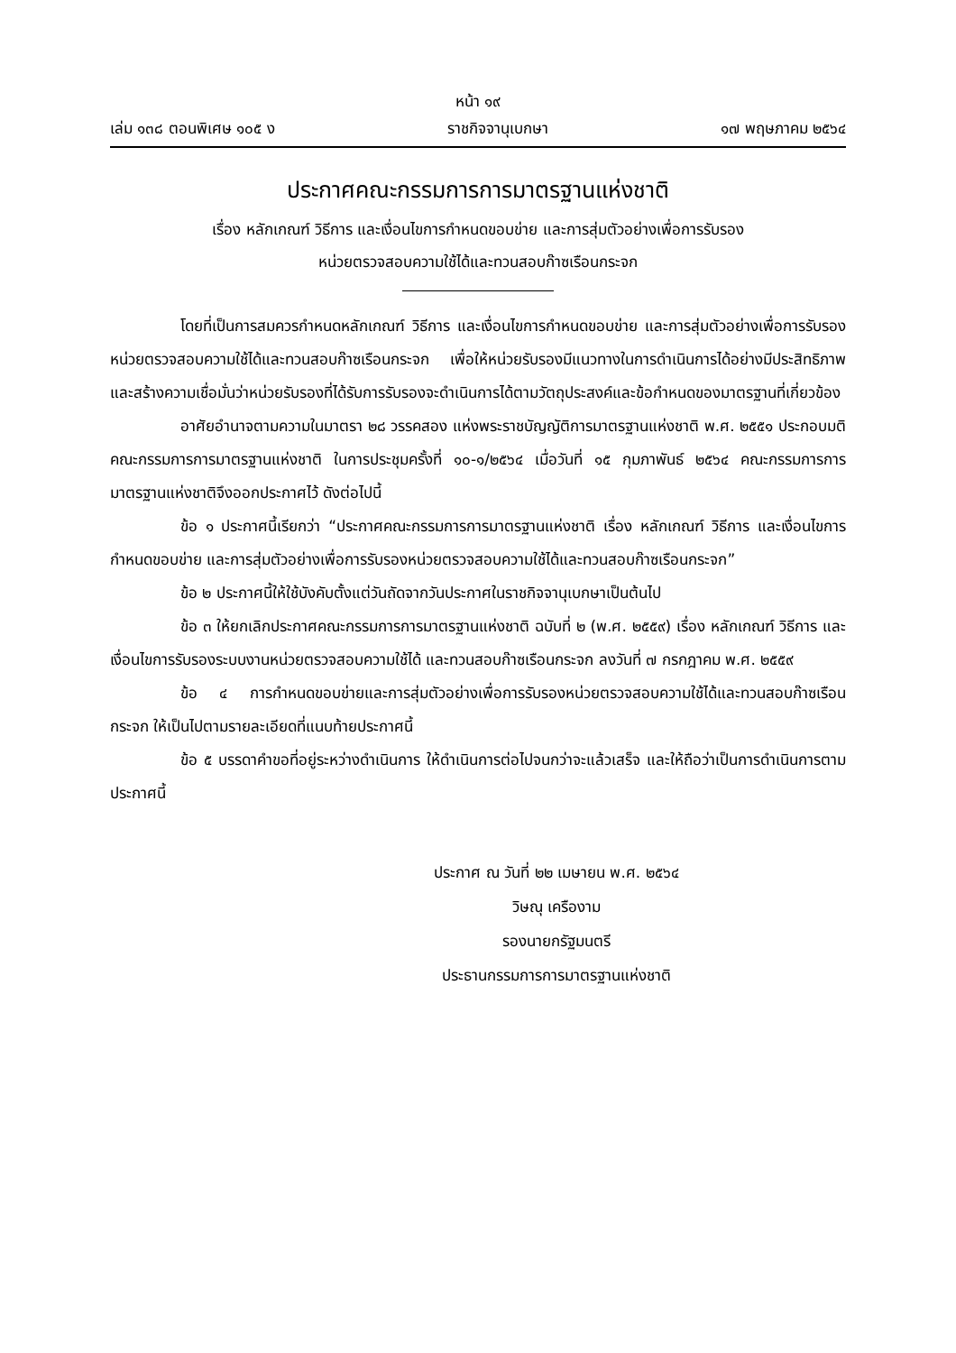หน้า ๑๙
เล่ม ๑๓๘ ตอนพิเศษ ๑๐๕ ง ราชกิจจานุเบกษา ๑๗ พฤษภาคม ๒๕๖๔
ประกาศคณะกรรมการการมาตรฐานแห่งชาติ
เรื่อง หลักเกณฑ์ วิธีการ และเงื่อนไขการกำหนดขอบข่าย และการสุ่มตัวอย่างเพื่อการรับรอง
หน่วยตรวจสอบความใช้ได้และทวนสอบก๊าซเรือนกระจก
โดยที่เป็นการสมควรกำหนดหลักเกณฑ์ วิธีการ และเงื่อนไขการกำหนดขอบข่าย และการสุ่มตัวอย่างเพื่อการรับรองหน่วยตรวจสอบความใช้ได้และทวนสอบก๊าซเรือนกระจก เพื่อให้หน่วยรับรองมีแนวทางในการดำเนินการได้อย่างมีประสิทธิภาพ และสร้างความเชื่อมั่นว่าหน่วยรับรองที่ได้รับการรับรองจะดำเนินการได้ตามวัตถุประสงค์และข้อกำหนดของมาตรฐานที่เกี่ยวข้อง
อาศัยอำนาจตามความในมาตรา ๒๘ วรรคสอง แห่งพระราชบัญญัติการมาตรฐานแห่งชาติ พ.ศ. ๒๕๕๑ ประกอบมติคณะกรรมการการมาตรฐานแห่งชาติ ในการประชุมครั้งที่ ๑๐-๑/๒๕๖๔ เมื่อวันที่ ๑๕ กุมภาพันธ์ ๒๕๖๔ คณะกรรมการการมาตรฐานแห่งชาติจึงออกประกาศไว้ ดังต่อไปนี้
ข้อ ๑ ประกาศนี้เรียกว่า “ประกาศคณะกรรมการการมาตรฐานแห่งชาติ เรื่อง หลักเกณฑ์ วิธีการ และเงื่อนไขการกำหนดขอบข่าย และการสุ่มตัวอย่างเพื่อการรับรองหน่วยตรวจสอบความใช้ได้และทวนสอบก๊าซเรือนกระจก”
ข้อ ๒ ประกาศนี้ให้ใช้บังคับตั้งแต่วันถัดจากวันประกาศในราชกิจจานุเบกษาเป็นต้นไป
ข้อ ๓ ให้ยกเลิกประกาศคณะกรรมการการมาตรฐานแห่งชาติ ฉบับที่ ๒ (พ.ศ. ๒๕๕๙) เรื่อง หลักเกณฑ์ วิธีการ และเงื่อนไขการรับรองระบบงานหน่วยตรวจสอบความใช้ได้ และทวนสอบก๊าซเรือนกระจก ลงวันที่ ๗ กรกฎาคม พ.ศ. ๒๕๕๙
ข้อ ๔ การกำหนดขอบข่ายและการสุ่มตัวอย่างเพื่อการรับรองหน่วยตรวจสอบความใช้ได้และทวนสอบก๊าซเรือนกระจก ให้เป็นไปตามรายละเอียดที่แนบท้ายประกาศนี้
ข้อ ๕ บรรดาคำขอที่อยู่ระหว่างดำเนินการ ให้ดำเนินการต่อไปจนกว่าจะแล้วเสร็จ และให้ถือว่าเป็นการดำเนินการตามประกาศนี้
ประกาศ ณ วันที่ ๒๒ เมษายน พ.ศ. ๒๕๖๔
วิษณุ เครืองาม
รองนายกรัฐมนตรี
ประธานกรรมการการมาตรฐานแห่งชาติ